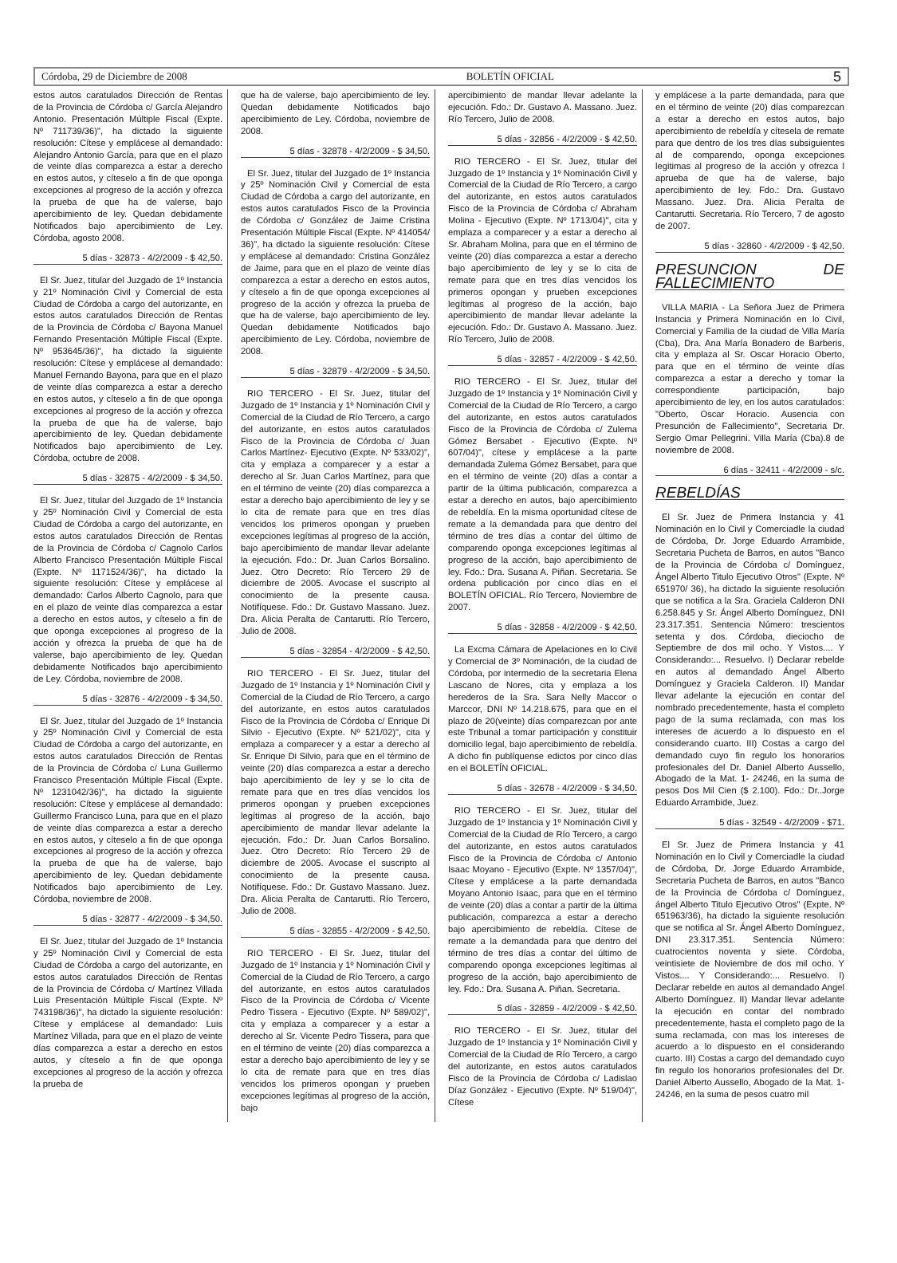Córdoba, 29 de Diciembre de 2008 BOLETÍN OFICIAL 5
estos autos caratulados Dirección de Rentas de la Provincia de Córdoba c/ García Alejandro Antonio. Presentación Múltiple Fiscal (Expte. Nº 711739/36)", ha dictado la siguiente resolución: Cítese y emplácese al demandado: Alejandro Antonio García, para que en el plazo de veinte días comparezca a estar a derecho en estos autos, y cíteselo a fin de que oponga excepciones al progreso de la acción y ofrezca la prueba de que ha de valerse, bajo apercibimiento de ley. Quedan debidamente Notificados bajo apercibimiento de Ley. Córdoba, agosto 2008.
5 días - 32873 - 4/2/2009 - $ 42,50.
El Sr. Juez, titular del Juzgado de 1º Instancia y 21º Nominación Civil y Comercial de esta Ciudad de Córdoba a cargo del autorizante, en estos autos caratulados Dirección de Rentas de la Provincia de Córdoba c/ Bayona Manuel Fernando Presentación Múltiple Fiscal (Expte. Nº 953645/36)", ha dictado la siguiente resolución: Cítese y emplácese al demandado: Manuel Fernando Bayona, para que en el plazo de veinte días comparezca a estar a derecho en estos autos, y cíteselo a fin de que oponga excepciones al progreso de la acción y ofrezca la prueba de que ha de valerse, bajo apercibimiento de ley. Quedan debidamente Notificados bajo apercibimiento de Ley. Córdoba, octubre de 2008.
5 días - 32875 - 4/2/2009 - $ 34,50.
El Sr. Juez, titular del Juzgado de 1º Instancia y 25º Nominación Civil y Comercial de esta Ciudad de Córdoba a cargo del autorizante, en estos autos caratulados Dirección de Rentas de la Provincia de Córdoba c/ Cagnolo Carlos Alberto Francisco Presentación Múltiple Fiscal (Expte. Nº 1171524/36)", ha dictado la siguiente resolución: Cítese y emplácese al demandado: Carlos Alberto Cagnolo, para que en el plazo de veinte días comparezca a estar a derecho en estos autos, y cíteselo a fin de que oponga excepciones al progreso de la acción y ofrezca la prueba de que ha de valerse, bajo apercibimiento de ley. Quedan debidamente Notificados bajo apercibimiento de Ley. Córdoba, noviembre de 2008.
5 días - 32876 - 4/2/2009 - $ 34,50.
El Sr. Juez, titular del Juzgado de 1º Instancia y 25º Nominación Civil y Comercial de esta Ciudad de Córdoba a cargo del autorizante, en estos autos caratulados Dirección de Rentas de la Provincia de Córdoba c/ Luna Guillermo Francisco Presentación Múltiple Fiscal (Expte. Nº 1231042/36)", ha dictado la siguiente resolución: Cítese y emplácese al demandado: Guillermo Francisco Luna, para que en el plazo de veinte días comparezca a estar a derecho en estos autos, y cíteselo a fin de que oponga excepciones al progreso de la acción y ofrezca la prueba de que ha de valerse, bajo apercibimiento de ley. Quedan debidamente Notificados bajo apercibimiento de Ley. Córdoba, noviembre de 2008.
5 días - 32877 - 4/2/2009 - $ 34,50.
El Sr. Juez, titular del Juzgado de 1º Instancia y 25º Nominación Civil y Comercial de esta Ciudad de Córdoba a cargo del autorizante, en estos autos caratulados Dirección de Rentas de la Provincia de Córdoba c/ Martínez Villada Luis Presentación Múltiple Fiscal (Expte. Nº 743198/36)", ha dictado la siguiente resolución: Cítese y emplácese al demandado: Luis Martínez Villada, para que en el plazo de veinte días comparezca a estar a derecho en estos autos, y cíteselo a fin de que oponga excepciones al progreso de la acción y ofrezca la prueba de
que ha de valerse, bajo apercibimiento de ley. Quedan debidamente Notificados bajo apercibimiento de Ley. Córdoba, noviembre de 2008.
5 días - 32878 - 4/2/2009 - $ 34,50.
El Sr. Juez, titular del Juzgado de 1º Instancia y 25º Nominación Civil y Comercial de esta Ciudad de Córdoba a cargo del autorizante, en estos autos caratulados Fisco de la Provincia de Córdoba c/ González de Jaime Cristina Presentación Múltiple Fiscal (Expte. Nº 414054/ 36)", ha dictado la siguiente resolución: Cítese y emplácese al demandado: Cristina González de Jaime, para que en el plazo de veinte días comparezca a estar a derecho en estos autos, y cíteselo a fin de que oponga excepciones al progreso de la acción y ofrezca la prueba de que ha de valerse, bajo apercibimiento de ley. Quedan debidamente Notificados bajo apercibimiento de Ley. Córdoba, noviembre de 2008.
5 días - 32879 - 4/2/2009 - $ 34,50.
RIO TERCERO - El Sr. Juez, titular del Juzgado de 1º Instancia y 1º Nominación Civil y Comercial de la Ciudad de Río Tercero, a cargo del autorizante, en estos autos caratulados Fisco de la Provincia de Córdoba c/ Juan Carlos Martínez- Ejecutivo (Expte. Nº 533/02)", cita y emplaza a comparecer y a estar a derecho al Sr. Juan Carlos Martínez, para que en el término de veinte (20) días comparezca a estar a derecho bajo apercibimiento de ley y se lo cita de remate para que en tres días vencidos los primeros opongan y prueben excepciones legítimas al progreso de la acción, bajo apercibimiento de mandar llevar adelante la ejecución. Fdo.: Dr. Juan Carlos Borsalino. Juez. Otro Decreto: Río Tercero 29 de diciembre de 2005. Avocase el suscripto al conocimiento de la presente causa. Notifíquese. Fdo.: Dr. Gustavo Massano. Juez. Dra. Alicia Peralta de Cantarutti. Río Tercero, Julio de 2008.
5 días - 32854 - 4/2/2009 - $ 42,50.
RIO TERCERO - El Sr. Juez, titular del Juzgado de 1º Instancia y 1º Nominación Civil y Comercial de la Ciudad de Río Tercero, a cargo del autorizante, en estos autos caratulados Fisco de la Provincia de Córdoba c/ Enrique Di Silvio - Ejecutivo (Expte. Nº 521/02)", cita y emplaza a comparecer y a estar a derecho al Sr. Enrique Di Silvio, para que en el término de veinte (20) días comparezca a estar a derecho bajo apercibimiento de ley y se lo cita de remate para que en tres días vencidos los primeros opongan y prueben excepciones legítimas al progreso de la acción, bajo apercibimiento de mandar llevar adelante la ejecución. Fdo.: Dr. Juan Carlos Borsalino. Juez. Otro Decreto: Río Tercero 29 de diciembre de 2005. Avocase el suscripto al conocimiento de la presente causa. Notifíquese. Fdo.: Dr. Gustavo Massano. Juez. Dra. Alicia Peralta de Cantarutti. Río Tercero, Julio de 2008.
5 días - 32855 - 4/2/2009 - $ 42,50.
RIO TERCERO - El Sr. Juez, titular del Juzgado de 1º Instancia y 1º Nominación Civil y Comercial de la Ciudad de Río Tercero, a cargo del autorizante, en estos autos caratulados Fisco de la Provincia de Córdoba c/ Vicente Pedro Tissera - Ejecutivo (Expte. Nº 589/02)", cita y emplaza a comparecer y a estar a derecho al Sr. Vicente Pedro Tissera, para que en el término de veinte (20) días comparezca a estar a derecho bajo apercibimiento de ley y se lo cita de remate para que en tres días vencidos los primeros opongan y prueben excepciones legítimas al progreso de la acción, bajo
apercibimiento de mandar llevar adelante la ejecución. Fdo.: Dr. Gustavo A. Massano. Juez. Río Tercero, Julio de 2008.
5 días - 32856 - 4/2/2009 - $ 42,50.
RIO TERCERO - El Sr. Juez, titular del Juzgado de 1º Instancia y 1º Nominación Civil y Comercial de la Ciudad de Río Tercero, a cargo del autorizante, en estos autos caratulados Fisco de la Provincia de Córdoba c/ Abraham Molina - Ejecutivo (Expte. Nº 1713/04)", cita y emplaza a comparecer y a estar a derecho al Sr. Abraham Molina, para que en el término de veinte (20) días comparezca a estar a derecho bajo apercibimiento de ley y se lo cita de remate para que en tres días vencidos los primeros opongan y prueben excepciones legítimas al progreso de la acción, bajo apercibimiento de mandar llevar adelante la ejecución. Fdo.: Dr. Gustavo A. Massano. Juez. Río Tercero, Julio de 2008.
5 días - 32857 - 4/2/2009 - $ 42,50.
RIO TERCERO - El Sr. Juez, titular del Juzgado de 1º Instancia y 1º Nominación Civil y Comercial de la Ciudad de Río Tercero, a cargo del autorizante, en estos autos caratulados Fisco de la Provincia de Córdoba c/ Zulema Gómez Bersabet - Ejecutivo (Expte. Nº 607/04)", cítese y emplácese a la parte demandada Zulema Gómez Bersabet, para que en el término de veinte (20) días a contar a partir de la última publicación, comparezca a estar a derecho en autos, bajo apercibimiento de rebeldía. En la misma oportunidad cítese de remate a la demandada para que dentro del término de tres días a contar del último de comparendo oponga excepciones legítimas al progreso de la acción, bajo apercibimiento de ley. Fdo.: Dra. Susana A. Piñan. Secretaria. Se ordena publicación por cinco días en el BOLETÍN OFICIAL. Río Tercero, Noviembre de 2007.
5 días - 32858 - 4/2/2009 - $ 42,50.
La Excma Cámara de Apelaciones en lo Civil y Comercial de 3º Nominación, de la ciudad de Córdoba, por intermedio de la secretaria Elena Lascano de Nores, cita y emplaza a los herederos de la Sra. Sara Nelly Maccor o Marccor, DNI Nº 14.218.675, para que en el plazo de 20(veinte) días comparezcan por ante este Tribunal a tomar participación y constituir domicilio legal, bajo apercibimiento de rebeldía. A dicho fin publíquense edictos por cinco días en el BOLETÍN OFICIAL.
5 días - 32678 - 4/2/2009 - $ 34,50.
RIO TERCERO - El Sr. Juez, titular del Juzgado de 1º Instancia y 1º Nominación Civil y Comercial de la Ciudad de Río Tercero, a cargo del autorizante, en estos autos caratulados Fisco de la Provincia de Córdoba c/ Antonio Isaac Moyano - Ejecutivo (Expte. Nº 1357/04)", Cítese y emplácese a la parte demandada Moyano Antonio Isaac, para que en el término de veinte (20) días a contar a partir de la última publicación, comparezca a estar a derecho bajo apercibimiento de rebeldía. Cítese de remate a la demandada para que dentro del término de tres días a contar del último de comparendo oponga excepciones legítimas al progreso de la acción, bajo apercibimiento de ley. Fdo.: Dra. Susana A. Piñan. Secretaria.
5 días - 32859 - 4/2/2009 - $ 42,50.
RIO TERCERO - El Sr. Juez, titular del Juzgado de 1º Instancia y 1º Nominación Civil y Comercial de la Ciudad de Río Tercero, a cargo del autorizante, en estos autos caratulados Fisco de la Provincia de Córdoba c/ Ladislao Díaz González - Ejecutivo (Expte. Nº 519/04)", Cítese
y emplácese a la parte demandada, para que en el término de veinte (20) días comparezcan a estar a derecho en estos autos, bajo apercibimiento de rebeldía y cítesela de remate para que dentro de los tres días subsiguientes al de comparendo, oponga excepciones legitimas al progreso de la acción y ofrezca l aprueba de que ha de valerse, bajo apercibimiento de ley. Fdo.: Dra. Gustavo Massano. Juez. Dra. Alicia Peralta de Cantarutti. Secretaria. Río Tercero, 7 de agosto de 2007.
5 días - 32860 - 4/2/2009 - $ 42,50.
PRESUNCION DE FALLECIMIENTO
VILLA MARIA - La Señora Juez de Primera Instancia y Primera Nominación en lo Civil, Comercial y Familia de la ciudad de Villa María (Cba), Dra. Ana María Bonadero de Barberis, cita y emplaza al Sr. Oscar Horacio Oberto, para que en el término de veinte días comparezca a estar a derecho y tomar la correspondiente participación, bajo apercibimiento de ley, en los autos caratulados: "Oberto, Oscar Horacio. Ausencia con Presunción de Fallecimiento", Secretaria Dr. Sergio Omar Pellegrini. Villa María (Cba).8 de noviembre de 2008.
6 días - 32411 - 4/2/2009 - s/c.
REBELDÍAS
El Sr. Juez de Primera Instancia y 41 Nominación en lo Civil y Comerciadle la ciudad de Córdoba, Dr. Jorge Eduardo Arrambide, Secretaria Pucheta de Barros, en autos "Banco de la Provincia de Córdoba c/ Domínguez, Ángel Alberto Titulo Ejecutivo Otros" (Expte. Nº 651970/ 36), ha dictado la siguiente resolución que se notifica a la Sra. Graciela Calderon DNI 6.258.845 y Sr. Ángel Alberto Domínguez, DNI 23.317.351. Sentencia Número: trescientos setenta y dos. Córdoba, dieciocho de Septiembre de dos mil ocho. Y Vistos.... Y Considerando:... Resuelvo. I) Declarar rebelde en autos al demandado Ángel Alberto Domínguez y Graciela Calderon. II) Mandar llevar adelante la ejecución en contar del nombrado precedentemente, hasta el completo pago de la suma reclamada, con mas los intereses de acuerdo a lo dispuesto en el considerando cuarto. III) Costas a cargo del demandado cuyo fin regulo los honorarios profesionales del Dr. Daniel Alberto Aussello, Abogado de la Mat. 1- 24246, en la suma de pesos Dos Mil Cien ($ 2.100). Fdo.: Dr..Jorge Eduardo Arrambide, Juez.
5 días - 32549 - 4/2/2009 - $71.
El Sr. Juez de Primera Instancia y 41 Nominación en lo Civil y Comerciadle la ciudad de Córdoba, Dr. Jorge Eduardo Arrambide, Secretaria Pucheta de Barros, en autos "Banco de la Provincia de Córdoba c/ Domínguez, ángel Alberto Titulo Ejecutivo Otros" (Expte. Nº 651963/36), ha dictado la siguiente resolución que se notifica al Sr. Ángel Alberto Domínguez, DNI 23.317.351. Sentencia Número: cuatrocientos noventa y siete. Córdoba, veintisiete de Noviembre de dos mil ocho. Y Vistos.... Y Considerando:... Resuelvo. I) Declarar rebelde en autos al demandado Angel Alberto Domínguez. II) Mandar llevar adelante la ejecución en contar del nombrado precedentemente, hasta el completo pago de la suma reclamada, con mas los intereses de acuerdo a lo dispuesto en el considerando cuarto. III) Costas a cargo del demandado cuyo fin regulo los honorarios profesionales del Dr. Daniel Alberto Aussello, Abogado de la Mat. 1- 24246, en la suma de pesos cuatro mil